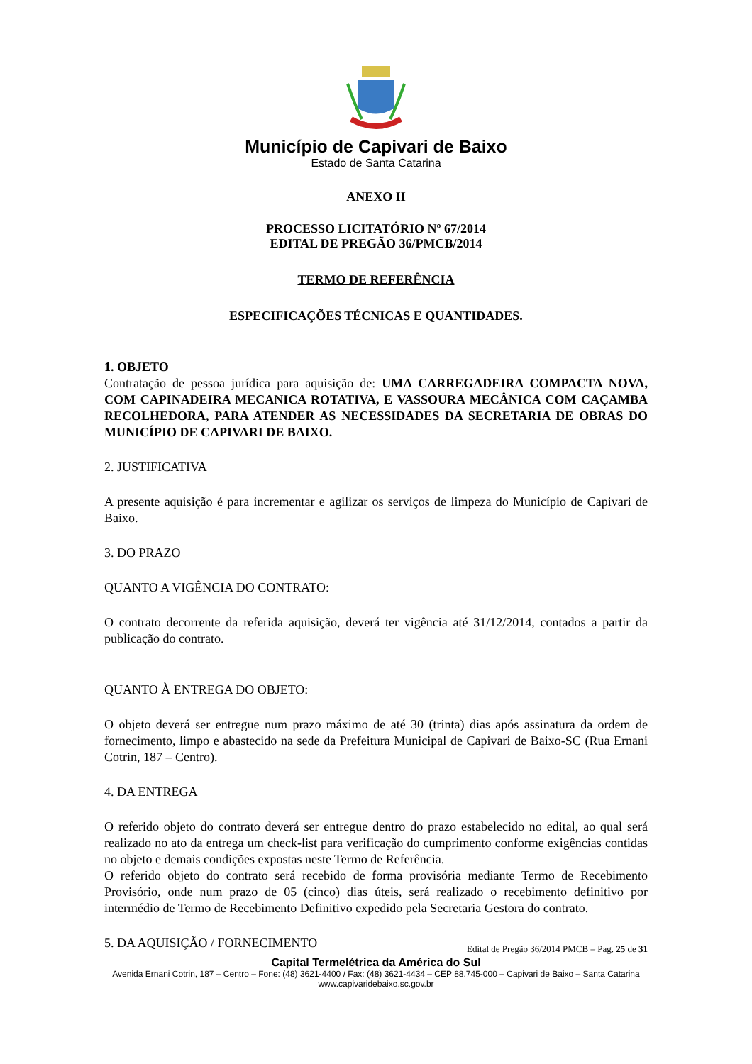Município de Capivari de Baixo
Estado de Santa Catarina
ANEXO II
PROCESSO LICITATÓRIO Nº 67/2014
EDITAL DE PREGÃO 36/PMCB/2014
TERMO DE REFERÊNCIA
ESPECIFICAÇÕES TÉCNICAS E QUANTIDADES.
1. OBJETO
Contratação de pessoa jurídica para aquisição de: UMA CARREGADEIRA COMPACTA NOVA, COM CAPINADEIRA MECANICA ROTATIVA, E VASSOURA MECÂNICA COM CAÇAMBA RECOLHEDORA, PARA ATENDER AS NECESSIDADES DA SECRETARIA DE OBRAS DO MUNICÍPIO DE CAPIVARI DE BAIXO.
2. JUSTIFICATIVA
A presente aquisição é para incrementar e agilizar os serviços de limpeza do Município de Capivari de Baixo.
3. DO PRAZO
QUANTO A VIGÊNCIA DO CONTRATO:
O contrato decorrente da referida aquisição, deverá ter vigência até 31/12/2014, contados a partir da publicação do contrato.
QUANTO À ENTREGA DO OBJETO:
O objeto deverá ser entregue num prazo máximo de até 30 (trinta) dias após assinatura da ordem de fornecimento, limpo e abastecido na sede da Prefeitura Municipal de Capivari de Baixo-SC (Rua Ernani Cotrin, 187 – Centro).
4. DA ENTREGA
O referido objeto do contrato deverá ser entregue dentro do prazo estabelecido no edital, ao qual será realizado no ato da entrega um check-list para verificação do cumprimento conforme exigências contidas no objeto e demais condições expostas neste Termo de Referência.
O referido objeto do contrato será recebido de forma provisória mediante Termo de Recebimento Provisório, onde num prazo de 05 (cinco) dias úteis, será realizado o recebimento definitivo por intermédio de Termo de Recebimento Definitivo expedido pela Secretaria Gestora do contrato.
5. DA AQUISIÇÃO / FORNECIMENTO
Edital de Pregão 36/2014 PMCB – Pag. 25 de 31
Capital Termelétrica da América do Sul
Avenida Ernani Cotrin, 187 – Centro – Fone: (48) 3621-4400 / Fax: (48) 3621-4434 – CEP 88.745-000 – Capivari de Baixo – Santa Catarina
www.capivaridebaixo.sc.gov.br